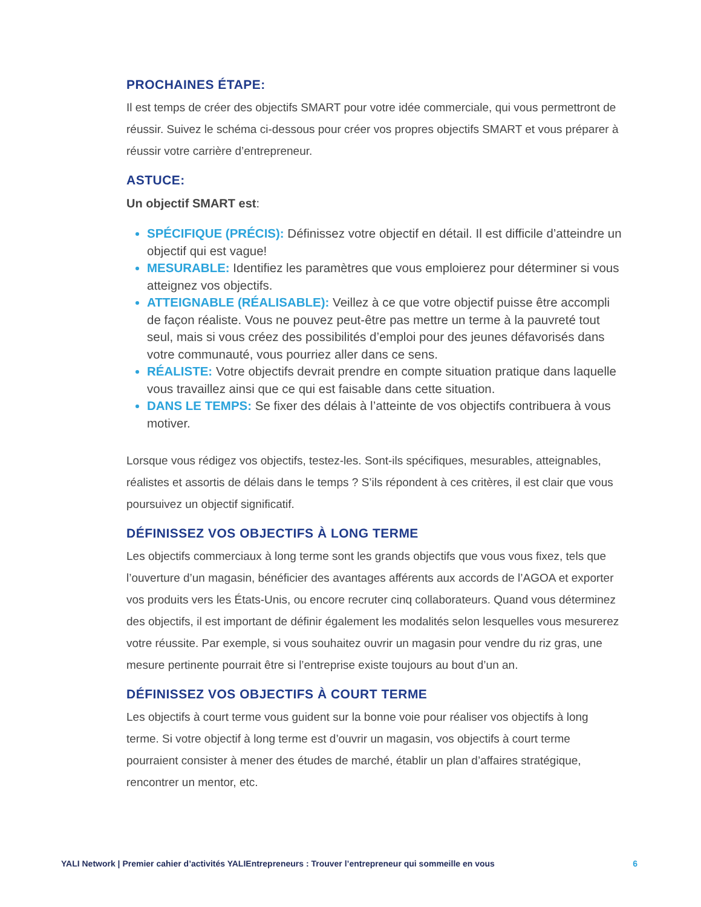PROCHAINES ÉTAPE:
Il est temps de créer des objectifs SMART pour votre idée commerciale, qui vous permettront de réussir. Suivez le schéma ci-dessous pour créer vos propres objectifs SMART et vous préparer à réussir votre carrière d’entrepreneur.
ASTUCE:
Un objectif SMART est:
SPÉCIFIQUE (PRÉCIS): Définissez votre objectif en détail. Il est difficile d’atteindre un objectif qui est vague!
MESURABLE: Identifiez les paramètres que vous emploierez pour déterminer si vous atteignez vos objectifs.
ATTEIGNABLE (RÉALISABLE): Veillez à ce que votre objectif puisse être accompli de façon réaliste. Vous ne pouvez peut-être pas mettre un terme à la pauvreté tout seul, mais si vous créez des possibilités d’emploi pour des jeunes défavorisés dans votre communauté, vous pourriez aller dans ce sens.
RÉALISTE: Votre objectifs devrait prendre en compte situation pratique dans laquelle vous travaillez ainsi que ce qui est faisable dans cette situation.
DANS LE TEMPS: Se fixer des délais à l’atteinte de vos objectifs contribuera à vous motiver.
Lorsque vous rédigez vos objectifs, testez-les. Sont-ils spécifiques, mesurables, atteignables, réalistes et assortis de délais dans le temps ? S’ils répondent à ces critères, il est clair que vous poursuivez un objectif significatif.
DÉFINISSEZ VOS OBJECTIFS À LONG TERME
Les objectifs commerciaux à long terme sont les grands objectifs que vous vous fixez, tels que l’ouverture d’un magasin, bénéficier des avantages afférents aux accords de l’AGOA et exporter vos produits vers les États-Unis, ou encore recruter cinq collaborateurs. Quand vous déterminez des objectifs, il est important de définir également les modalités selon lesquelles vous mesurerez votre réussite. Par exemple, si vous souhaitez ouvrir un magasin pour vendre du riz gras, une mesure pertinente pourrait être si l’entreprise existe toujours au bout d’un an.
DÉFINISSEZ VOS OBJECTIFS À COURT TERME
Les objectifs à court terme vous guident sur la bonne voie pour réaliser vos objectifs à long terme. Si votre objectif à long terme est d’ouvrir un magasin, vos objectifs à court terme pourraient consister à mener des études de marché, établir un plan d’affaires stratégique, rencontrer un mentor, etc.
YALI Network | Premier cahier d’activités YALIEntrepreneurs : Trouver l’entrepreneur qui sommeille en vous 6